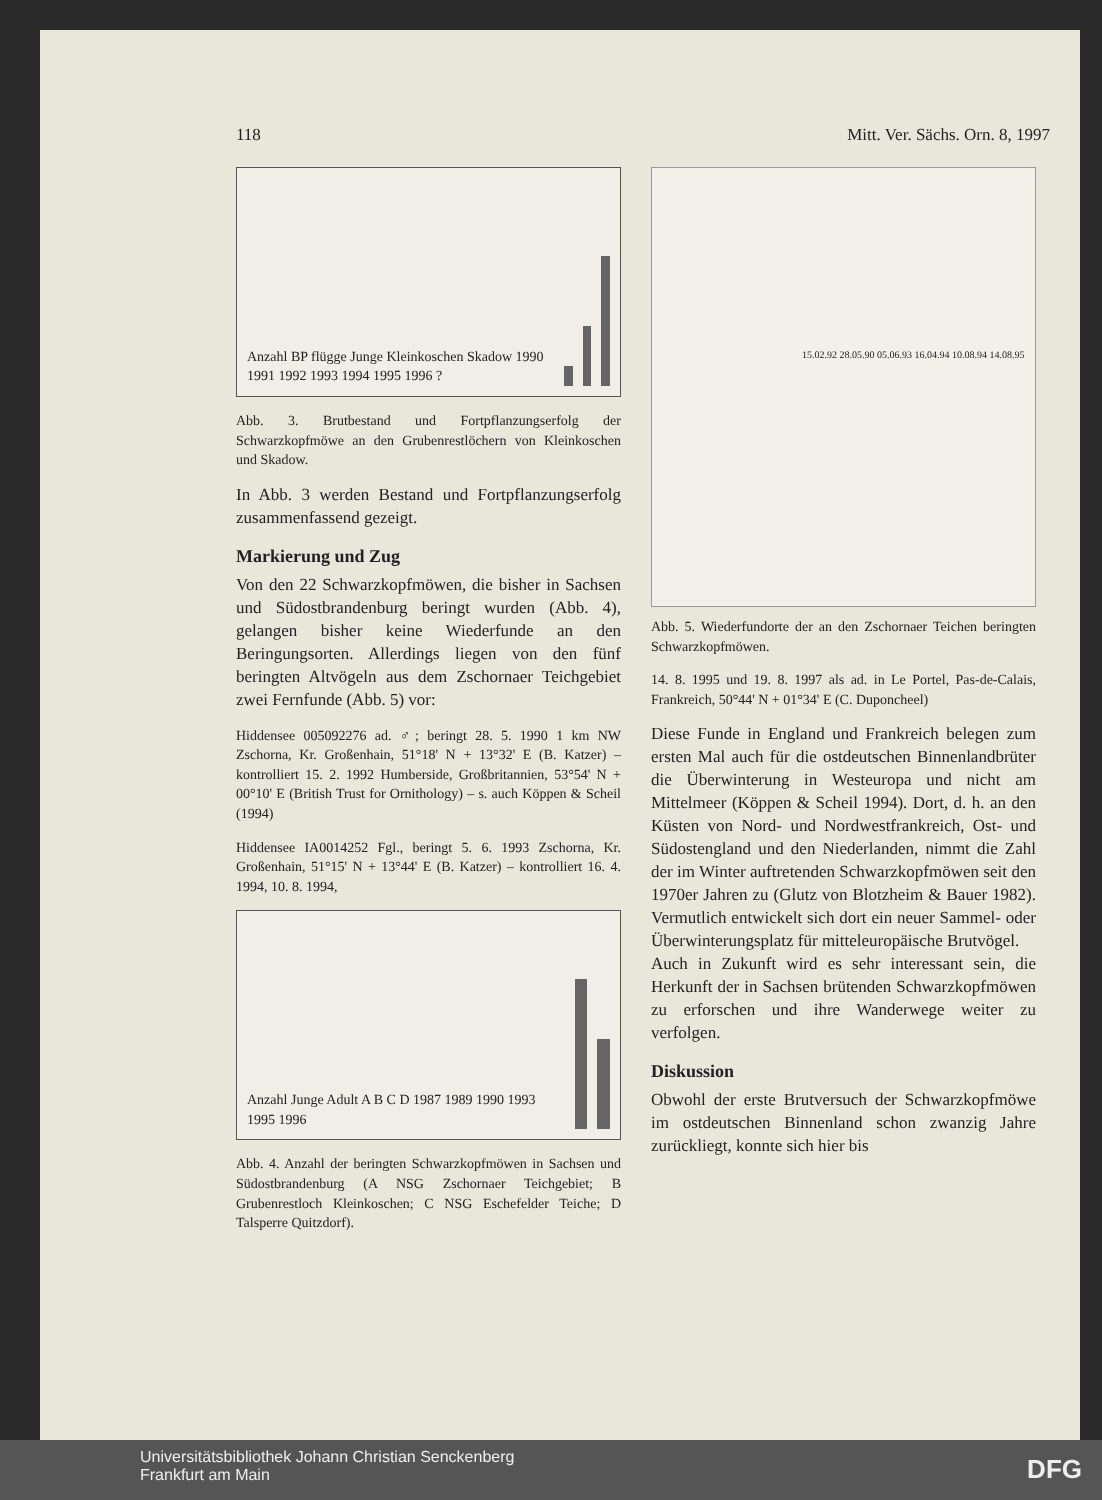118 Mitt. Ver. Sächs. Orn. 8, 1997
Anzahl BP flügge Junge Kleinkoschen Skadow 1990 1991 1992 1993 1994 1995 1996 ?
Abb. 3. Brutbestand und Fortpflanzungserfolg der Schwarzkopfmöwe an den Grubenrestlöchern von Kleinkoschen und Skadow.
In Abb. 3 werden Bestand und Fortpflanzungserfolg zusammenfassend gezeigt.
Markierung und Zug
Von den 22 Schwarzkopfmöwen, die bisher in Sachsen und Südostbrandenburg beringt wurden (Abb. 4), gelangen bisher keine Wiederfunde an den Beringungsorten. Allerdings liegen von den fünf beringten Altvögeln aus dem Zschornaer Teichgebiet zwei Fernfunde (Abb. 5) vor:
Hiddensee 005092276 ad. ♂; beringt 28. 5. 1990 1 km NW Zschorna, Kr. Großenhain, 51°18' N + 13°32' E (B. Katzer) – kontrolliert 15. 2. 1992 Humberside, Großbritannien, 53°54' N + 00°10' E (British Trust for Ornithology) – s. auch Köppen & Scheil (1994)
Hiddensee IA0014252 Fgl., beringt 5. 6. 1993 Zschorna, Kr. Großenhain, 51°15' N + 13°44' E (B. Katzer) – kontrolliert 16. 4. 1994, 10. 8. 1994,
Anzahl Junge Adult A B C D 1987 1989 1990 1993 1995 1996
Abb. 4. Anzahl der beringten Schwarzkopfmöwen in Sachsen und Südostbrandenburg (A NSG Zschornaer Teichgebiet; B Grubenrestloch Kleinkoschen; C NSG Eschefelder Teiche; D Talsperre Quitzdorf).
15.02.92 28.05.90 05.06.93 16.04.94 10.08.94 14.08.95
Abb. 5. Wiederfundorte der an den Zschornaer Teichen beringten Schwarzkopfmöwen.
14. 8. 1995 und 19. 8. 1997 als ad. in Le Portel, Pas-de-Calais, Frankreich, 50°44' N + 01°34' E (C. Duponcheel)
Diese Funde in England und Frankreich belegen zum ersten Mal auch für die ostdeutschen Binnenlandbrüter die Überwinterung in Westeuropa und nicht am Mittelmeer (Köppen & Scheil 1994). Dort, d. h. an den Küsten von Nord- und Nordwestfrankreich, Ost- und Südostengland und den Niederlanden, nimmt die Zahl der im Winter auftretenden Schwarzkopfmöwen seit den 1970er Jahren zu (Glutz von Blotzheim & Bauer 1982). Vermutlich entwickelt sich dort ein neuer Sammel- oder Überwinterungsplatz für mitteleuropäische Brutvögel.
Auch in Zukunft wird es sehr interessant sein, die Herkunft der in Sachsen brütenden Schwarzkopfmöwen zu erforschen und ihre Wanderwege weiter zu verfolgen.
Diskussion
Obwohl der erste Brutversuch der Schwarzkopfmöwe im ostdeutschen Binnenland schon zwanzig Jahre zurückliegt, konnte sich hier bis
Universitätsbibliothek Johann Christian Senckenberg
Frankfurt am Main
DFG